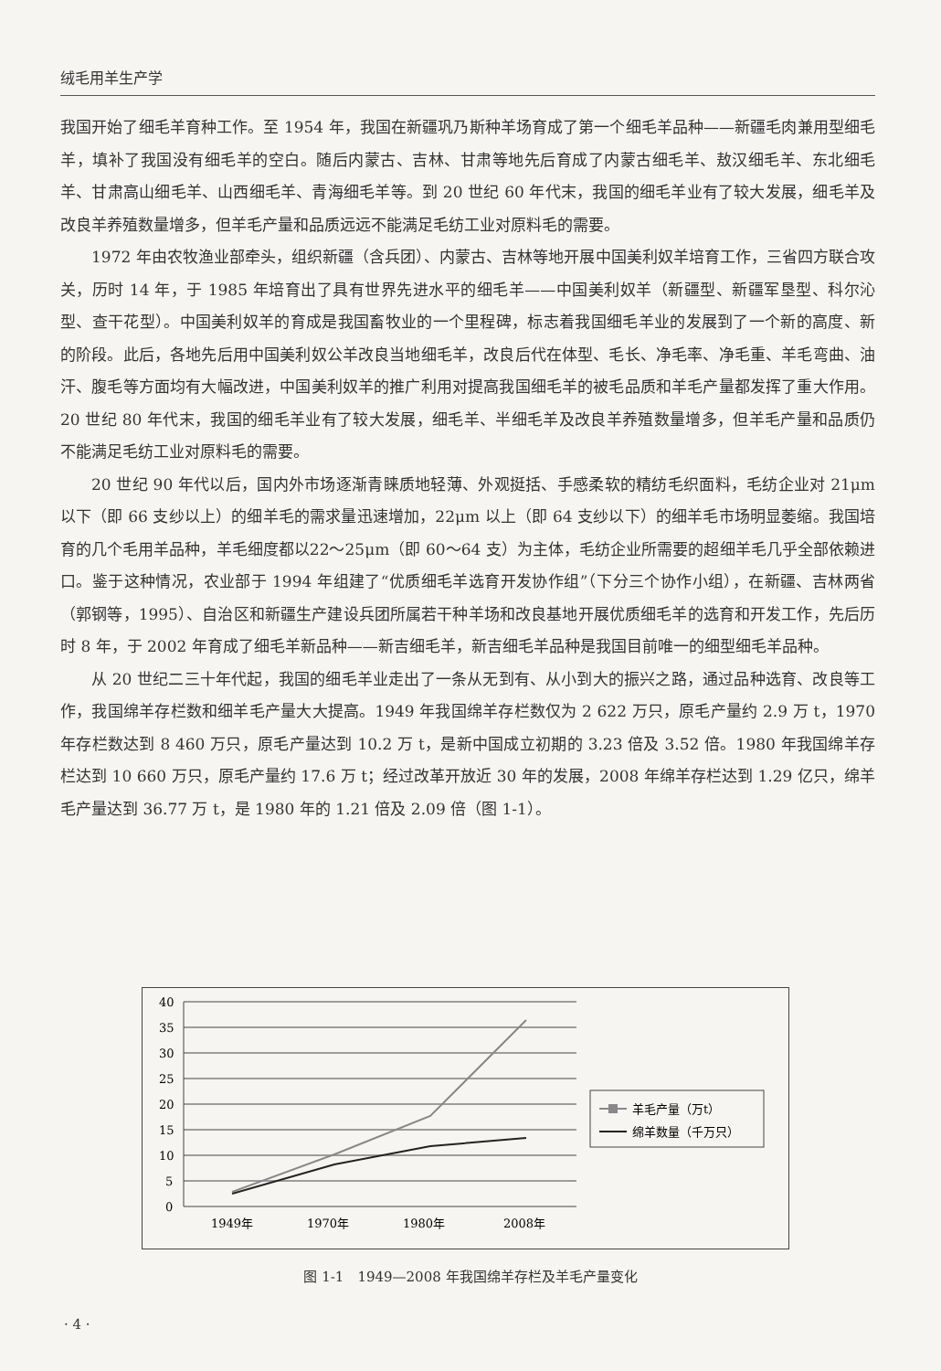绒毛用羊生产学
我国开始了细毛羊育种工作。至 1954 年，我国在新疆巩乃斯种羊场育成了第一个细毛羊品种——新疆毛肉兼用型细毛羊，填补了我国没有细毛羊的空白。随后内蒙古、吉林、甘肃等地先后育成了内蒙古细毛羊、敖汉细毛羊、东北细毛羊、甘肃高山细毛羊、山西细毛羊、青海细毛羊等。到 20 世纪 60 年代末，我国的细毛羊业有了较大发展，细毛羊及改良羊养殖数量增多，但羊毛产量和品质远远不能满足毛纺工业对原料毛的需要。
1972 年由农牧渔业部牵头，组织新疆（含兵团）、内蒙古、吉林等地开展中国美利奴羊培育工作，三省四方联合攻关，历时 14 年，于 1985 年培育出了具有世界先进水平的细毛羊——中国美利奴羊（新疆型、新疆军垦型、科尔沁型、查干花型）。中国美利奴羊的育成是我国畜牧业的一个里程碑，标志着我国细毛羊业的发展到了一个新的高度、新的阶段。此后，各地先后用中国美利奴公羊改良当地细毛羊，改良后代在体型、毛长、净毛率、净毛重、羊毛弯曲、油汗、腹毛等方面均有大幅改进，中国美利奴羊的推广利用对提高我国细毛羊的被毛品质和羊毛产量都发挥了重大作用。20 世纪 80 年代末，我国的细毛羊业有了较大发展，细毛羊、半细毛羊及改良羊养殖数量增多，但羊毛产量和品质仍不能满足毛纺工业对原料毛的需要。
20 世纪 90 年代以后，国内外市场逐渐青睐质地轻薄、外观挺括、手感柔软的精纺毛织面料，毛纺企业对 21μm 以下（即 66 支纱以上）的细羊毛的需求量迅速增加，22μm 以上（即 64 支纱以下）的细羊毛市场明显萎缩。我国培育的几个毛用羊品种，羊毛细度都以22～25μm（即 60～64 支）为主体，毛纺企业所需要的超细羊毛几乎全部依赖进口。鉴于这种情况，农业部于 1994 年组建了“优质细毛羊选育开发协作组”（下分三个协作小组），在新疆、吉林两省（郭钢等，1995）、自治区和新疆生产建设兵团所属若干种羊场和改良基地开展优质细毛羊的选育和开发工作，先后历时 8 年，于 2002 年育成了细毛羊新品种——新吉细毛羊，新吉细毛羊品种是我国目前唯一的细型细毛羊品种。
从 20 世纪二三十年代起，我国的细毛羊业走出了一条从无到有、从小到大的振兴之路，通过品种选育、改良等工作，我国绵羊存栏数和细羊毛产量大大提高。1949 年我国绵羊存栏数仅为 2 622 万只，原毛产量约 2.9 万 t，1970 年存栏数达到 8 460 万只，原毛产量达到 10.2 万 t，是新中国成立初期的 3.23 倍及 3.52 倍。1980 年我国绵羊存栏达到 10 660 万只，原毛产量约 17.6 万 t；经过改革开放近 30 年的发展，2008 年绵羊存栏达到 1.29 亿只，绵羊毛产量达到 36.77 万 t，是 1980 年的 1.21 倍及 2.09 倍（图 1-1）。
40
35
30
25
20
15
10
5
0
1949年
1970年
1980年
2008年
羊毛产量（万t）
绵羊数量（千万只）
图 1-1　1949—2008 年我国绵羊存栏及羊毛产量变化
· 4 ·